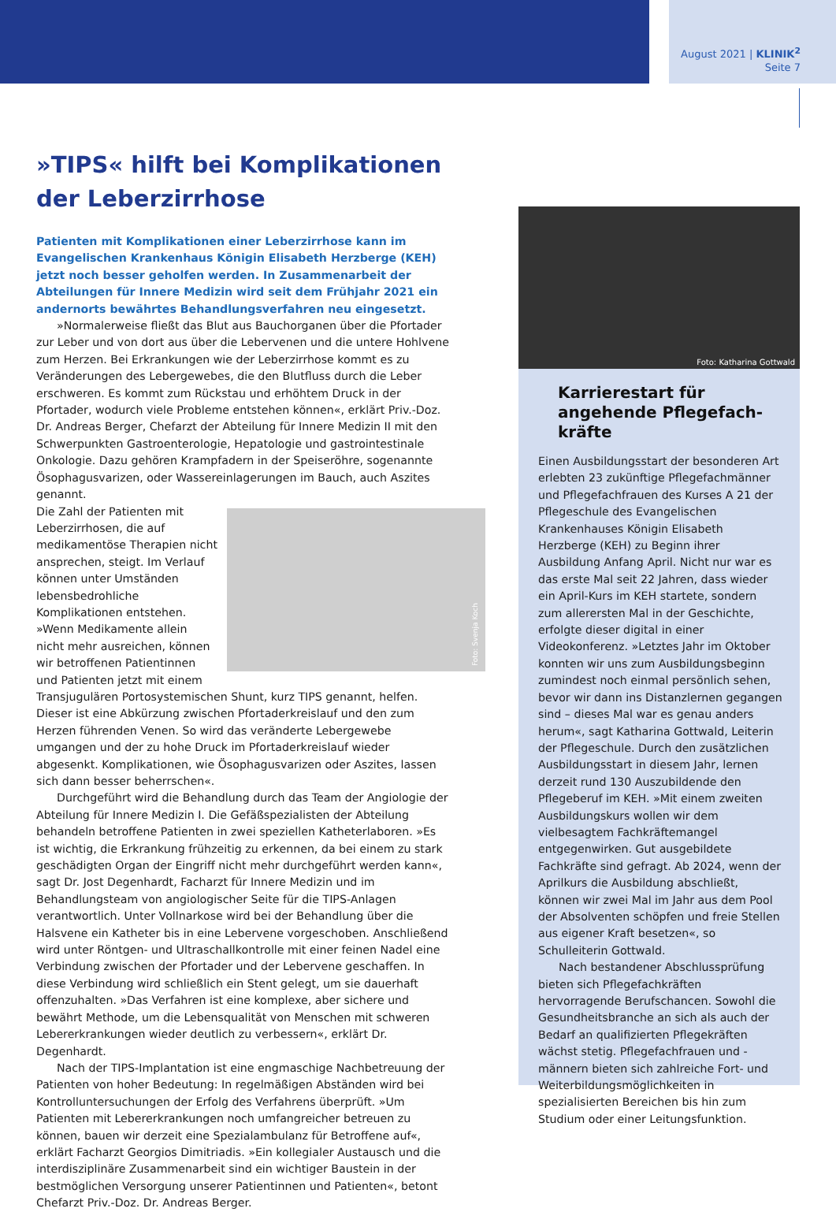August 2021 | KLINIK<sup>2</sup>
Seite 7
»TIPS« hilft bei Komplikationen der Leberzirrhose
Patienten mit Komplikationen einer Leberzirrhose kann im Evangelischen Krankenhaus Königin Elisabeth Herzberge (KEH) jetzt noch besser geholfen werden. In Zusammenarbeit der Abteilungen für Innere Medizin wird seit dem Frühjahr 2021 ein andernorts bewährtes Behandlungsverfahren neu eingesetzt.
»Normalerweise fließt das Blut aus Bauchorganen über die Pfortader zur Leber und von dort aus über die Lebervenen und die untere Hohlvene zum Herzen. Bei Erkrankungen wie der Leberzirrhose kommt es zu Veränderungen des Lebergewebes, die den Blutfluss durch die Leber erschweren. Es kommt zum Rückstau und erhöhtem Druck in der Pfortader, wodurch viele Probleme entstehen können«, erklärt Priv.-Doz. Dr. Andreas Berger, Chefarzt der Abteilung für Innere Medizin II mit den Schwerpunkten Gastroenterologie, Hepatologie und gastrointestinale Onkologie. Dazu gehören Krampfadern in der Speiseröhre, sogenannte Ösophagusvarizen, oder Wassereinlagerungen im Bauch, auch Aszites genannt.
Foto: Svenja Koch
Die Zahl der Patienten mit Leberzirrhosen, die auf medikamentöse Therapien nicht ansprechen, steigt. Im Verlauf können unter Umständen lebensbedrohliche Komplikationen entstehen. »Wenn Medikamente allein nicht mehr ausreichen, können wir betroffenen Patientinnen und Patienten jetzt mit einem Transjugulären Portosystemischen Shunt, kurz TIPS genannt, helfen. Dieser ist eine Abkürzung zwischen Pfortaderkreislauf und den zum Herzen führenden Venen. So wird das veränderte Lebergewebe umgangen und der zu hohe Druck im Pfortaderkreislauf wieder abgesenkt. Komplikationen, wie Ösophagusvarizen oder Aszites, lassen sich dann besser beherrschen«.
Durchgeführt wird die Behandlung durch das Team der Angiologie der Abteilung für Innere Medizin I. Die Gefäßspezialisten der Abteilung behandeln betroffene Patienten in zwei speziellen Katheterlaboren. »Es ist wichtig, die Erkrankung frühzeitig zu erkennen, da bei einem zu stark geschädigten Organ der Eingriff nicht mehr durchgeführt werden kann«, sagt Dr. Jost Degenhardt, Facharzt für Innere Medizin und im Behandlungsteam von angiologischer Seite für die TIPS-Anlagen verantwortlich. Unter Vollnarkose wird bei der Behandlung über die Halsvene ein Katheter bis in eine Lebervene vorgeschoben. Anschließend wird unter Röntgen- und Ultraschallkontrolle mit einer feinen Nadel eine Verbindung zwischen der Pfortader und der Lebervene geschaffen. In diese Verbindung wird schließlich ein Stent gelegt, um sie dauerhaft offenzuhalten. »Das Verfahren ist eine komplexe, aber sichere und bewährt Methode, um die Lebensqualität von Menschen mit schweren Lebererkrankungen wieder deutlich zu verbessern«, erklärt Dr. Degenhardt.
Nach der TIPS-Implantation ist eine engmaschige Nachbetreuung der Patienten von hoher Bedeutung: In regelmäßigen Abständen wird bei Kontrolluntersuchungen der Erfolg des Verfahrens überprüft. »Um Patienten mit Lebererkrankungen noch umfangreicher betreuen zu können, bauen wir derzeit eine Spezialambulanz für Betroffene auf«, erklärt Facharzt Georgios Dimitriadis. »Ein kollegialer Austausch und die interdisziplinäre Zusammenarbeit sind ein wichtiger Baustein in der bestmöglichen Versorgung unserer Patientinnen und Patienten«, betont Chefarzt Priv.-Doz. Dr. Andreas Berger.
Foto: Katharina Gottwald
Karrierestart für angehende Pflegefach-kräfte
Einen Ausbildungsstart der besonderen Art erlebten 23 zukünftige Pflegefachmänner und Pflegefachfrauen des Kurses A 21 der Pflegeschule des Evangelischen Krankenhauses Königin Elisabeth Herzberge (KEH) zu Beginn ihrer Ausbildung Anfang April. Nicht nur war es das erste Mal seit 22 Jahren, dass wieder ein April-Kurs im KEH startete, sondern zum allerersten Mal in der Geschichte, erfolgte dieser digital in einer Videokonferenz. »Letztes Jahr im Oktober konnten wir uns zum Ausbildungsbeginn zumindest noch einmal persönlich sehen, bevor wir dann ins Distanzlernen gegangen sind – dieses Mal war es genau anders herum«, sagt Katharina Gottwald, Leiterin der Pflegeschule. Durch den zusätzlichen Ausbildungsstart in diesem Jahr, lernen derzeit rund 130 Auszubildende den Pflegeberuf im KEH. »Mit einem zweiten Ausbildungskurs wollen wir dem vielbesagtem Fachkräftemangel entgegenwirken. Gut ausgebildete Fachkräfte sind gefragt. Ab 2024, wenn der Aprilkurs die Ausbildung abschließt, können wir zwei Mal im Jahr aus dem Pool der Absolventen schöpfen und freie Stellen aus eigener Kraft besetzen«, so Schulleiterin Gottwald.
Nach bestandener Abschlussprüfung bieten sich Pflegefachkräften hervorragende Berufschancen. Sowohl die Gesundheitsbranche an sich als auch der Bedarf an qualifizierten Pflegekräften wächst stetig. Pflegefachfrauen und -männern bieten sich zahlreiche Fort- und Weiterbildungsmöglichkeiten in spezialisierten Bereichen bis hin zum Studium oder einer Leitungsfunktion.